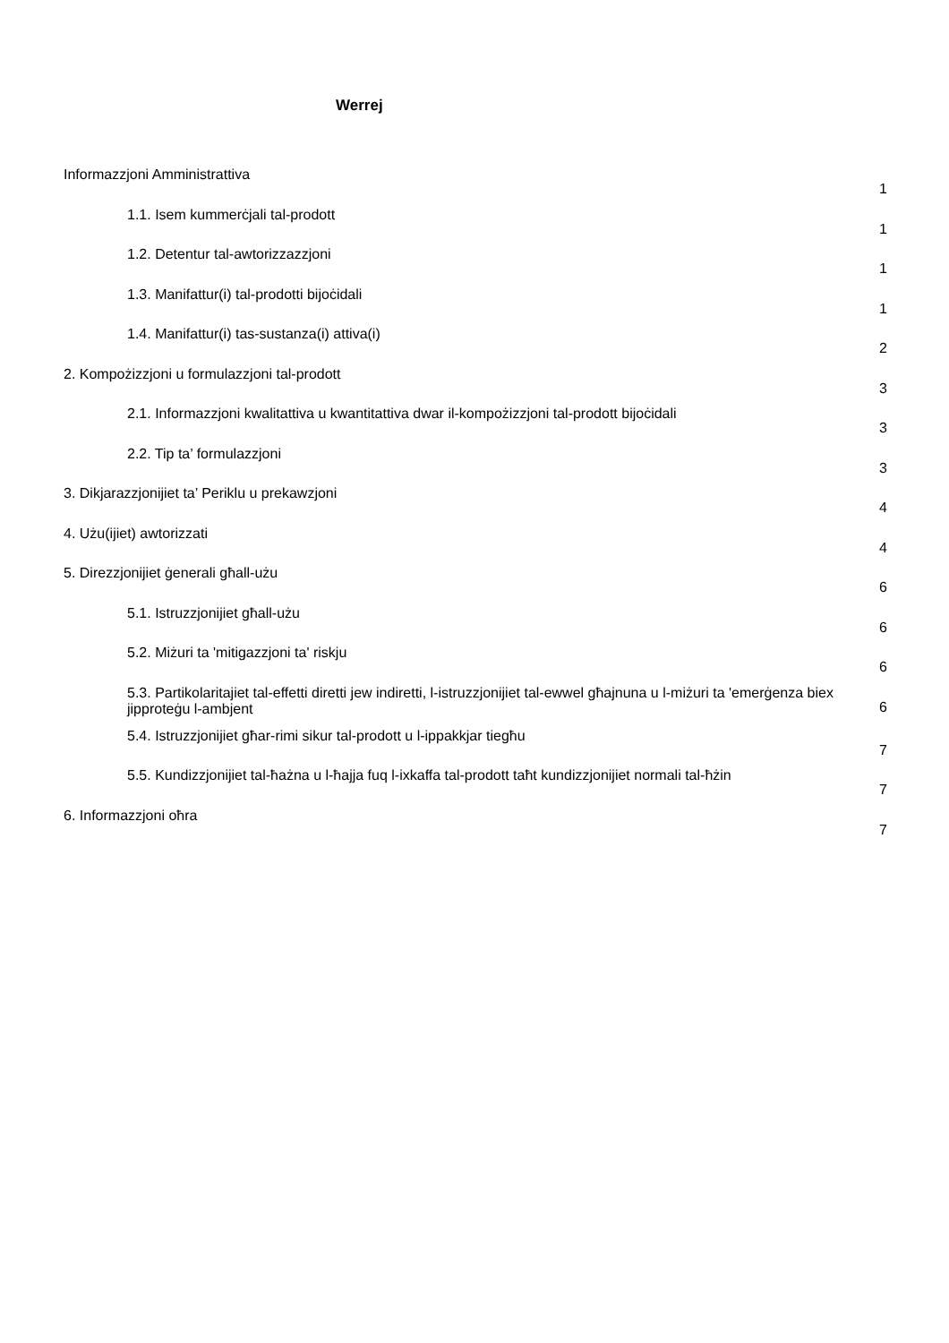Werrej
Informazzjoni Amministrattiva
1
1.1. Isem kummerċjali tal-prodott
1
1.2. Detentur tal-awtorizzazzjoni
1
1.3. Manifattur(i) tal-prodotti bijoċidali
1
1.4. Manifattur(i) tas-sustanza(i) attiva(i)
2
2. Kompożizzjoni u formulazzjoni tal-prodott
3
2.1. Informazzjoni kwalitattiva u kwantitattiva dwar il-kompożizzjoni tal-prodott bijoċidali
3
2.2. Tip ta’ formulazzjoni
3
3. Dikjarazzjonijiet ta’ Periklu u prekawzjoni
4
4. Użu(ijiet) awtorizzati
4
5. Direzzjonijiet ġenerali għall-użu
6
5.1. Istruzzjonijiet għall-użu
6
5.2. Miżuri ta 'mitigazzjoni ta' riskju
6
5.3. Partikolaritajiet tal-effetti diretti jew indiretti, l-istruzzjonijiet tal-ewwel għajnuna u l-miżuri ta 'emerġenza biex jipproteġu l-ambjent
6
5.4. Istruzzjonijiet għar-rimi sikur tal-prodott u l-ippakkjar tiegħu
7
5.5. Kundizzjonijiet tal-ħażna u l-ħajja fuq l-ixkaffa tal-prodott taħt kundizzjonijiet normali tal-ħżin
7
6. Informazzjoni oħra
7